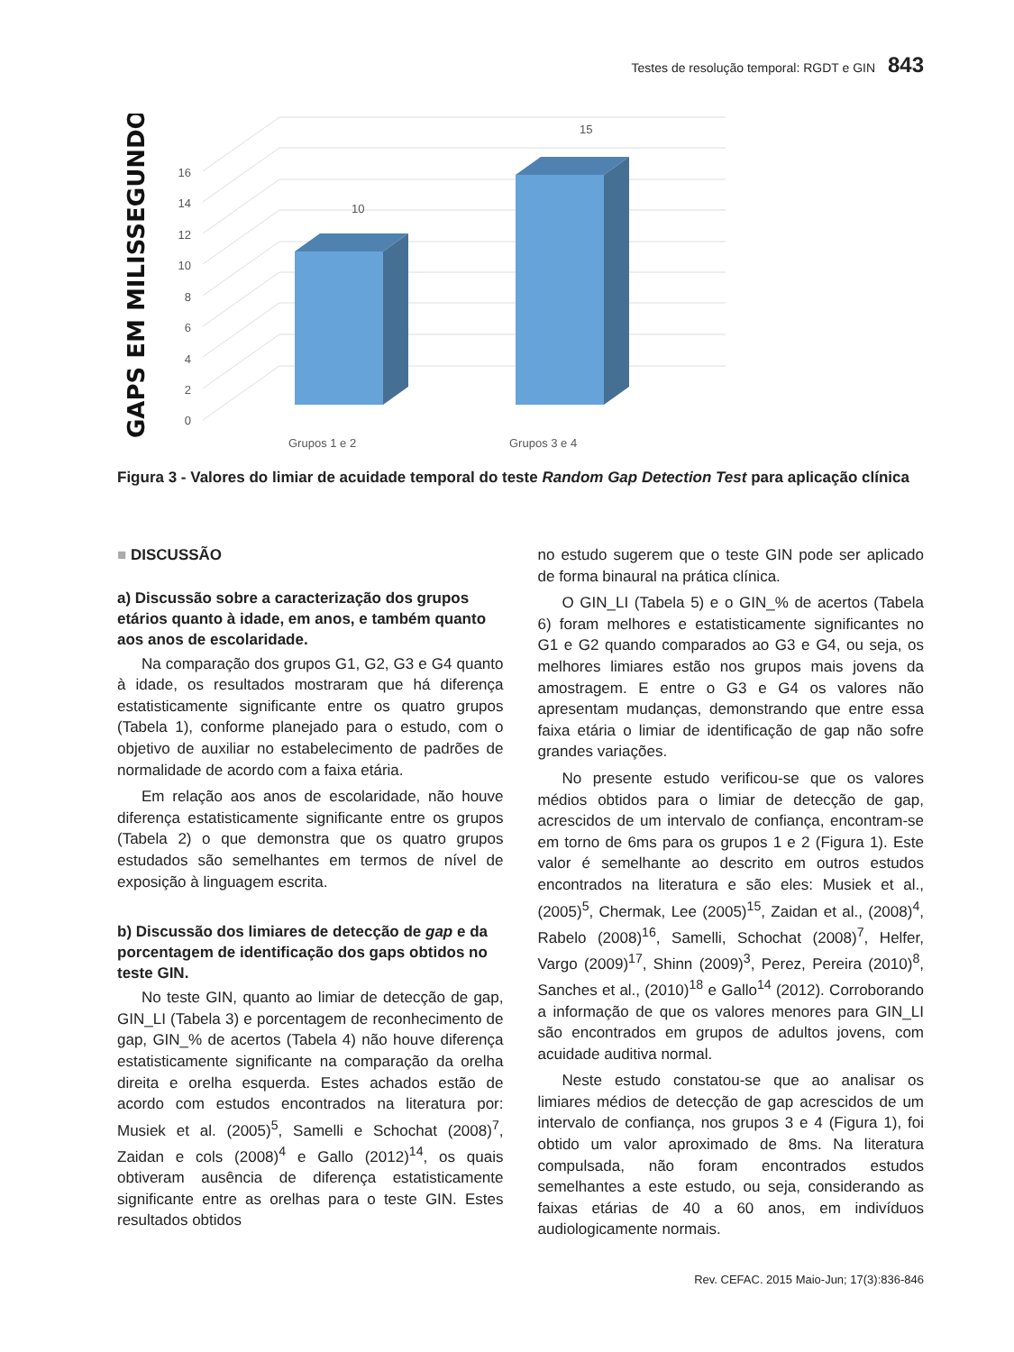Testes de resolução temporal: RGDT e GIN 843
GAPS EM MILISSEGUNDOS
0
2
4
6
8
10
12
14
16
10
15
Grupos 1 e 2
Grupos 3 e 4
Figura 3 - Valores do limiar de acuidade temporal do teste Random Gap Detection Test para aplicação clínica
■ DISCUSSÃO
a) Discussão sobre a caracterização dos grupos etários quanto à idade, em anos, e também quanto aos anos de escolaridade.
Na comparação dos grupos G1, G2, G3 e G4 quanto à idade, os resultados mostraram que há diferença estatisticamente significante entre os quatro grupos (Tabela 1), conforme planejado para o estudo, com o objetivo de auxiliar no estabelecimento de padrões de normalidade de acordo com a faixa etária.
Em relação aos anos de escolaridade, não houve diferença estatisticamente significante entre os grupos (Tabela 2) o que demonstra que os quatro grupos estudados são semelhantes em termos de nível de exposição à linguagem escrita.
b) Discussão dos limiares de detecção de gap e da porcentagem de identificação dos gaps obtidos no teste GIN.
No teste GIN, quanto ao limiar de detecção de gap, GIN_LI (Tabela 3) e porcentagem de reconhecimento de gap, GIN_% de acertos (Tabela 4) não houve diferença estatisticamente significante na comparação da orelha direita e orelha esquerda. Estes achados estão de acordo com estudos encontrados na literatura por: Musiek et al. (2005)<sup>5</sup>, Samelli e Schochat (2008)<sup>7</sup>, Zaidan e cols (2008)<sup>4</sup> e Gallo (2012)<sup>14</sup>, os quais obtiveram ausência de diferença estatisticamente significante entre as orelhas para o teste GIN. Estes resultados obtidos
no estudo sugerem que o teste GIN pode ser aplicado de forma binaural na prática clínica.
O GIN_LI (Tabela 5) e o GIN_% de acertos (Tabela 6) foram melhores e estatisticamente significantes no G1 e G2 quando comparados ao G3 e G4, ou seja, os melhores limiares estão nos grupos mais jovens da amostragem. E entre o G3 e G4 os valores não apresentam mudanças, demonstrando que entre essa faixa etária o limiar de identificação de gap não sofre grandes variações.
No presente estudo verificou-se que os valores médios obtidos para o limiar de detecção de gap, acrescidos de um intervalo de confiança, encontram-se em torno de 6ms para os grupos 1 e 2 (Figura 1). Este valor é semelhante ao descrito em outros estudos encontrados na literatura e são eles: Musiek et al., (2005)<sup>5</sup>, Chermak, Lee (2005)<sup>15</sup>, Zaidan et al., (2008)<sup>4</sup>, Rabelo (2008)<sup>16</sup>, Samelli, Schochat (2008)<sup>7</sup>, Helfer, Vargo (2009)<sup>17</sup>, Shinn (2009)<sup>3</sup>, Perez, Pereira (2010)<sup>8</sup>, Sanches et al., (2010)<sup>18</sup> e Gallo<sup>14</sup> (2012). Corroborando a informação de que os valores menores para GIN_LI são encontrados em grupos de adultos jovens, com acuidade auditiva normal.
Neste estudo constatou-se que ao analisar os limiares médios de detecção de gap acrescidos de um intervalo de confiança, nos grupos 3 e 4 (Figura 1), foi obtido um valor aproximado de 8ms. Na literatura compulsada, não foram encontrados estudos semelhantes a este estudo, ou seja, considerando as faixas etárias de 40 a 60 anos, em indivíduos audiologicamente normais.
Rev. CEFAC. 2015 Maio-Jun; 17(3):836-846